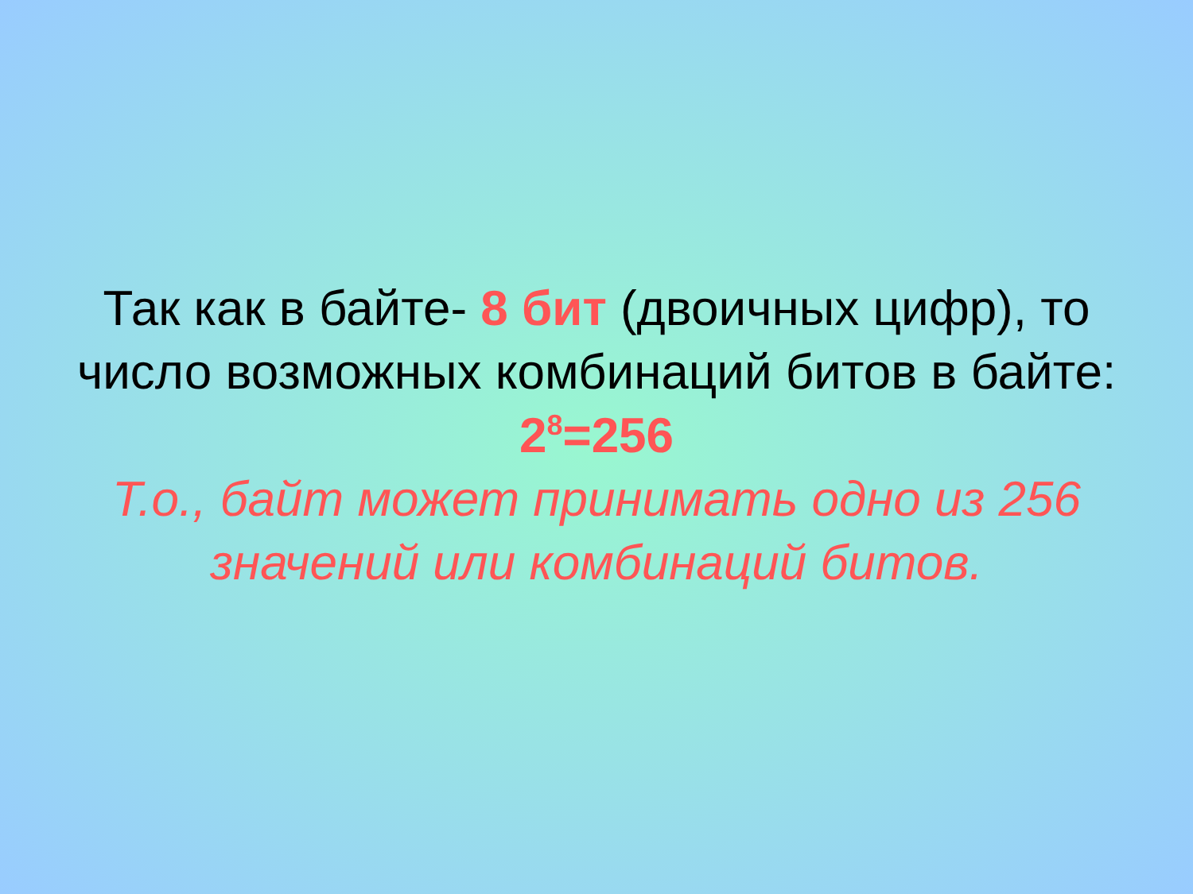Так как в байте- 8 бит (двоичных цифр), то число возможных комбинаций битов в байте:
2<sup>8</sup>=256
Т.о., байт может принимать одно из 256 значений или комбинаций битов.